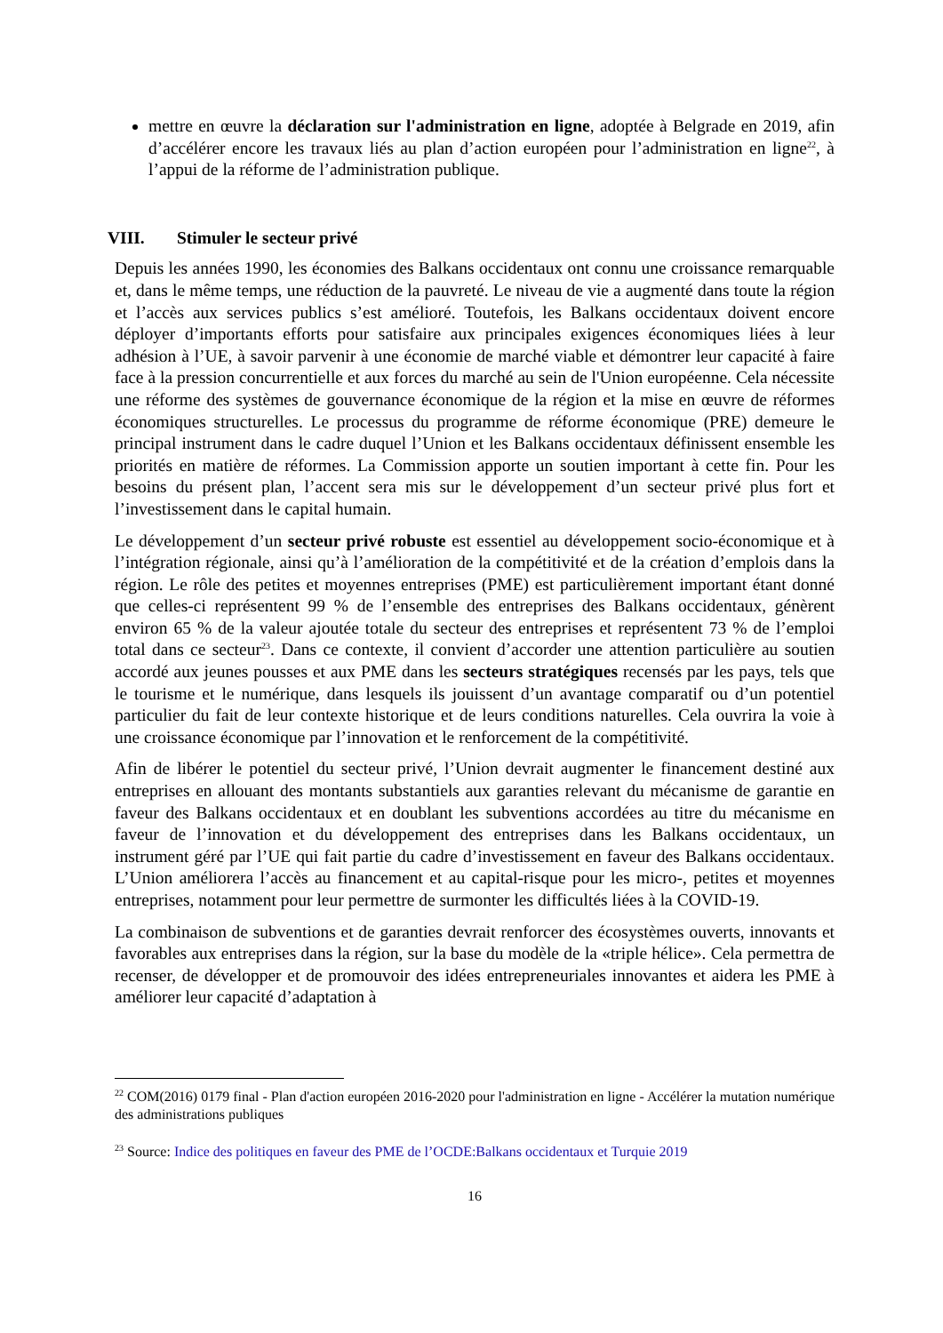mettre en œuvre la déclaration sur l'administration en ligne, adoptée à Belgrade en 2019, afin d’accélérer encore les travaux liés au plan d’action européen pour l’administration en ligne<sup>22</sup>, à l’appui de la réforme de l’administration publique.
VIII. Stimuler le secteur privé
Depuis les années 1990, les économies des Balkans occidentaux ont connu une croissance remarquable et, dans le même temps, une réduction de la pauvreté. Le niveau de vie a augmenté dans toute la région et l’accès aux services publics s’est amélioré. Toutefois, les Balkans occidentaux doivent encore déployer d’importants efforts pour satisfaire aux principales exigences économiques liées à leur adhésion à l’UE, à savoir parvenir à une économie de marché viable et démontrer leur capacité à faire face à la pression concurrentielle et aux forces du marché au sein de l'Union européenne. Cela nécessite une réforme des systèmes de gouvernance économique de la région et la mise en œuvre de réformes économiques structurelles. Le processus du programme de réforme économique (PRE) demeure le principal instrument dans le cadre duquel l’Union et les Balkans occidentaux définissent ensemble les priorités en matière de réformes. La Commission apporte un soutien important à cette fin. Pour les besoins du présent plan, l’accent sera mis sur le développement d’un secteur privé plus fort et l’investissement dans le capital humain.
Le développement d’un secteur privé robuste est essentiel au développement socio-économique et à l’intégration régionale, ainsi qu’à l’amélioration de la compétitivité et de la création d’emplois dans la région. Le rôle des petites et moyennes entreprises (PME) est particulièrement important étant donné que celles-ci représentent 99 % de l’ensemble des entreprises des Balkans occidentaux, génèrent environ 65 % de la valeur ajoutée totale du secteur des entreprises et représentent 73 % de l’emploi total dans ce secteur<sup>23</sup>. Dans ce contexte, il convient d’accorder une attention particulière au soutien accordé aux jeunes pousses et aux PME dans les secteurs stratégiques recensés par les pays, tels que le tourisme et le numérique, dans lesquels ils jouissent d’un avantage comparatif ou d’un potentiel particulier du fait de leur contexte historique et de leurs conditions naturelles. Cela ouvrira la voie à une croissance économique par l’innovation et le renforcement de la compétitivité.
Afin de libérer le potentiel du secteur privé, l’Union devrait augmenter le financement destiné aux entreprises en allouant des montants substantiels aux garanties relevant du mécanisme de garantie en faveur des Balkans occidentaux et en doublant les subventions accordées au titre du mécanisme en faveur de l’innovation et du développement des entreprises dans les Balkans occidentaux, un instrument géré par l’UE qui fait partie du cadre d’investissement en faveur des Balkans occidentaux. L’Union améliorera l’accès au financement et au capital-risque pour les micro-, petites et moyennes entreprises, notamment pour leur permettre de surmonter les difficultés liées à la COVID-19.
La combinaison de subventions et de garanties devrait renforcer des écosystèmes ouverts, innovants et favorables aux entreprises dans la région, sur la base du modèle de la «triple hélice». Cela permettra de recenser, de développer et de promouvoir des idées entrepreneuriales innovantes et aidera les PME à améliorer leur capacité d’adaptation à
<sup>22</sup> COM(2016) 0179 final - Plan d'action européen 2016-2020 pour l'administration en ligne - Accélérer la mutation numérique des administrations publiques
<sup>23</sup> Source: Indice des politiques en faveur des PME de l’OCDE:Balkans occidentaux et Turquie 2019
16